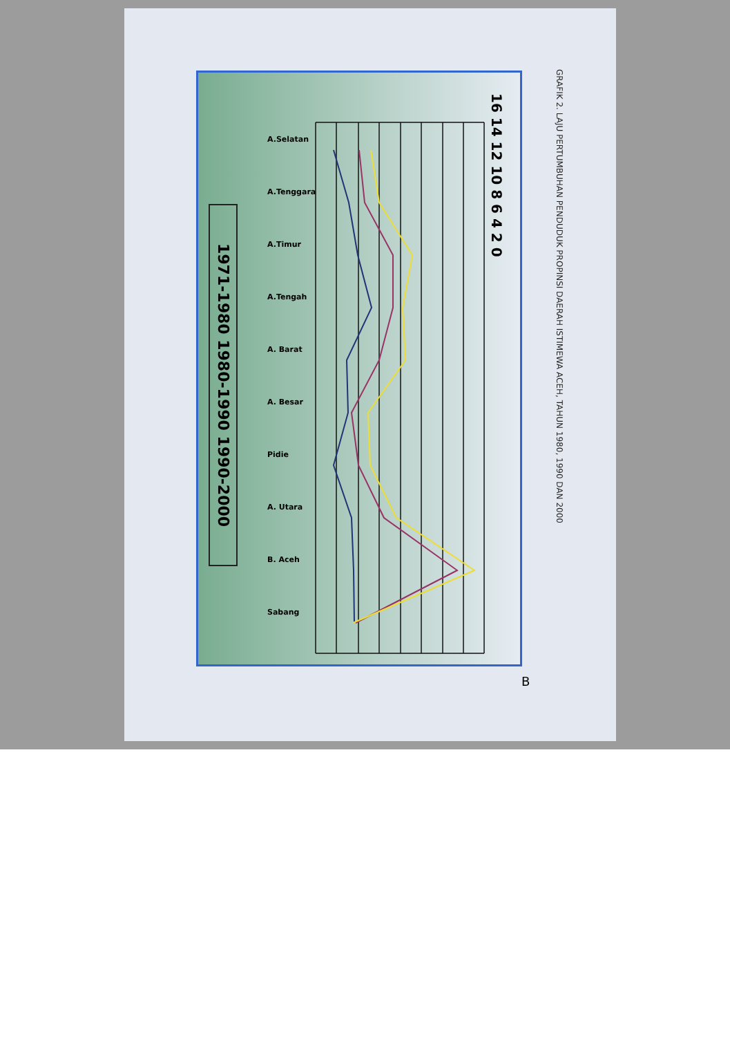GRAFIK 2. LAJU PERTUMBUHAN PENDUDUK PROPINSI DAERAH ISTIMEWA ACEH, TAHUN 1980, 1990 DAN 2000
16 14 12 10 8 6 4 2 0
A.Selatan
A.Tenggara
A.Timur
A.Tengah
A. Barat
A. Besar
Pidie
A. Utara
B. Aceh
Sabang
1971-1980 1980-1990 1990-2000
B